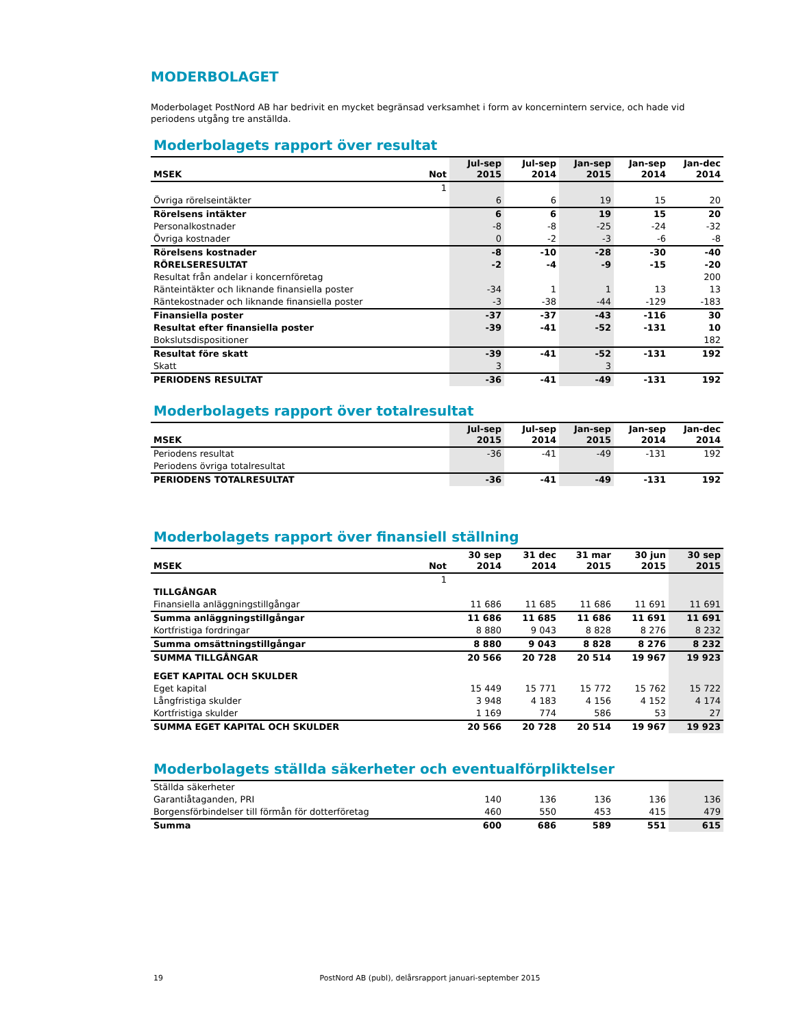MODERBOLAGET
Moderbolaget PostNord AB har bedrivit en mycket begränsad verksamhet i form av koncernintern service, och hade vid periodens utgång tre anställda.
Moderbolagets rapport över resultat
| MSEK | Not | Jul-sep 2015 | Jul-sep 2014 | Jan-sep 2015 | Jan-sep 2014 | Jan-dec 2014 |
| --- | --- | --- | --- | --- | --- | --- |
| | 1 | | | | | |
| Övriga rörelseintäkter | | 6 | 6 | 19 | 15 | 20 |
| Rörelsens intäkter | | 6 | 6 | 19 | 15 | 20 |
| Personalkostnader | | -8 | -8 | -25 | -24 | -32 |
| Övriga kostnader | | 0 | -2 | -3 | -6 | -8 |
| Rörelsens kostnader | | -8 | -10 | -28 | -30 | -40 |
| RÖRELSERESULTAT | | -2 | -4 | -9 | -15 | -20 |
| Resultat från andelar i koncernföretag | | | | | | 200 |
| Ränteintäkter och liknande finansiella poster | | -34 | 1 | 1 | 13 | 13 |
| Räntekostnader och liknande finansiella poster | | -3 | -38 | -44 | -129 | -183 |
| Finansiella poster | | -37 | -37 | -43 | -116 | 30 |
| Resultat efter finansiella poster | | -39 | -41 | -52 | -131 | 10 |
| Bokslutsdispositioner | | | | | | 182 |
| Resultat före skatt | | -39 | -41 | -52 | -131 | 192 |
| Skatt | | 3 | | 3 | | |
| PERIODENS RESULTAT | | -36 | -41 | -49 | -131 | 192 |
Moderbolagets rapport över totalresultat
| MSEK | Jul-sep 2015 | Jul-sep 2014 | Jan-sep 2015 | Jan-sep 2014 | Jan-dec 2014 |
| --- | --- | --- | --- | --- | --- |
| Periodens resultat | -36 | -41 | -49 | -131 | 192 |
| Periodens övriga totalresultat | | | | | |
| PERIODENS TOTALRESULTAT | -36 | -41 | -49 | -131 | 192 |
Moderbolagets rapport över finansiell ställning
| MSEK | Not | 30 sep 2014 | 31 dec 2014 | 31 mar 2015 | 30 jun 2015 | 30 sep 2015 |
| --- | --- | --- | --- | --- | --- | --- |
| | 1 | | | | | |
| TILLGÅNGAR | | | | | | |
| Finansiella anläggningstillgångar | | 11 686 | 11 685 | 11 686 | 11 691 | 11 691 |
| Summa anläggningstillgångar | | 11 686 | 11 685 | 11 686 | 11 691 | 11 691 |
| Kortfristiga fordringar | | 8 880 | 9 043 | 8 828 | 8 276 | 8 232 |
| Summa omsättningstillgångar | | 8 880 | 9 043 | 8 828 | 8 276 | 8 232 |
| SUMMA TILLGÅNGAR | | 20 566 | 20 728 | 20 514 | 19 967 | 19 923 |
| EGET KAPITAL OCH SKULDER | | | | | | |
| Eget kapital | | 15 449 | 15 771 | 15 772 | 15 762 | 15 722 |
| Långfristiga skulder | | 3 948 | 4 183 | 4 156 | 4 152 | 4 174 |
| Kortfristiga skulder | | 1 169 | 774 | 586 | 53 | 27 |
| SUMMA EGET KAPITAL OCH SKULDER | | 20 566 | 20 728 | 20 514 | 19 967 | 19 923 |
Moderbolagets ställda säkerheter och eventualförpliktelser
| Ställda säkerheter | | | | | |
| Garantiåtaganden, PRI | 140 | 136 | 136 | 136 | 136 |
| Borgensförbindelser till förmån för dotterföretag | 460 | 550 | 453 | 415 | 479 |
| Summa | 600 | 686 | 589 | 551 | 615 |
19 PostNord AB (publ), delårsrapport januari-september 2015